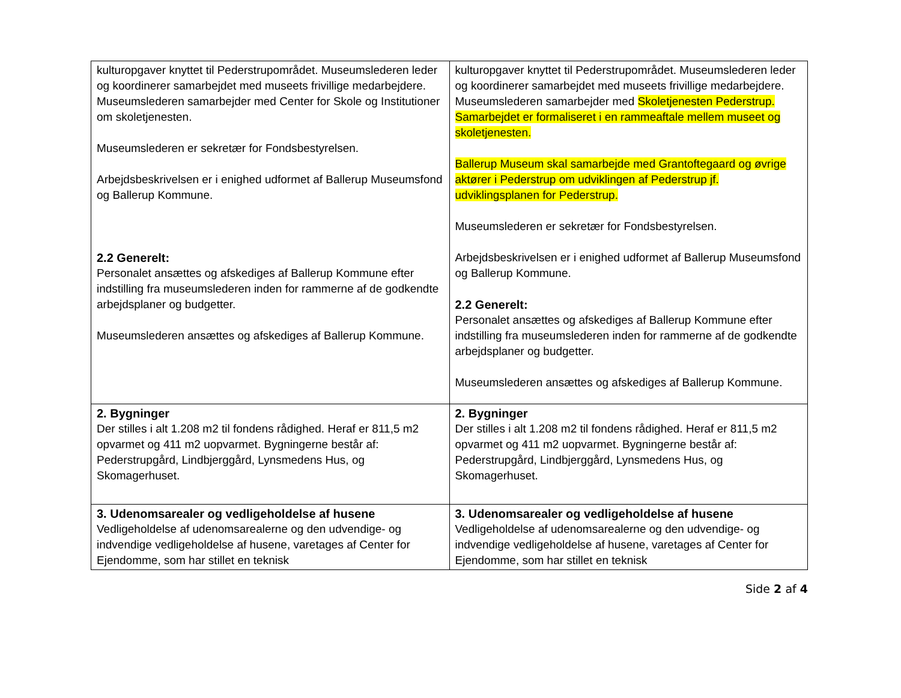| kulturopgaver knyttet til Pederstrupområdet. Museumslederen leder og koordinerer samarbejdet med museets frivillige medarbejdere. Museumslederen samarbejder med Center for Skole og Institutioner om skoletjenesten. Museumslederen er sekretær for Fondsbestyrelsen. Arbejdsbeskrivelsen er i enighed udformet af Ballerup Museumsfond og Ballerup Kommune. 2.2 Generelt: Personalet ansættes og afskediges af Ballerup Kommune efter indstilling fra museumslederen inden for rammerne af de godkendte arbejdsplaner og budgetter. Museumslederen ansættes og afskediges af Ballerup Kommune. | kulturopgaver knyttet til Pederstrupområdet. Museumslederen leder og koordinerer samarbejdet med museets frivillige medarbejdere. Museumslederen samarbejder med Skoletjenesten Pederstrup. Samarbejdet er formaliseret i en rammeaftale mellem museet og skoletjenesten. Ballerup Museum skal samarbejde med Grantoftegaard og øvrige aktører i Pederstrup om udviklingen af Pederstrup jf. udviklingsplanen for Pederstrup. Museumslederen er sekretær for Fondsbestyrelsen. Arbejdsbeskrivelsen er i enighed udformet af Ballerup Museumsfond og Ballerup Kommune. 2.2 Generelt: Personalet ansættes og afskediges af Ballerup Kommune efter indstilling fra museumslederen inden for rammerne af de godkendte arbejdsplaner og budgetter. Museumslederen ansættes og afskediges af Ballerup Kommune. |
| 2. Bygninger Der stilles i alt 1.208 m2 til fondens rådighed. Heraf er 811,5 m2 opvarmet og 411 m2 uopvarmet. Bygningerne består af: Pederstrupgård, Lindbjerggård, Lynsmedens Hus, og Skomagerhuset. | 2. Bygninger Der stilles i alt 1.208 m2 til fondens rådighed. Heraf er 811,5 m2 opvarmet og 411 m2 uopvarmet. Bygningerne består af: Pederstrupgård, Lindbjerggård, Lynsmedens Hus, og Skomagerhuset. |
| 3. Udenomsarealer og vedligeholdelse af husene Vedligeholdelse af udenomsarealerne og den udvendige- og indvendige vedligeholdelse af husene, varetages af Center for Ejendomme, som har stillet en teknisk | 3. Udenomsarealer og vedligeholdelse af husene Vedligeholdelse af udenomsarealerne og den udvendige- og indvendige vedligeholdelse af husene, varetages af Center for Ejendomme, som har stillet en teknisk |
Side 2 af 4